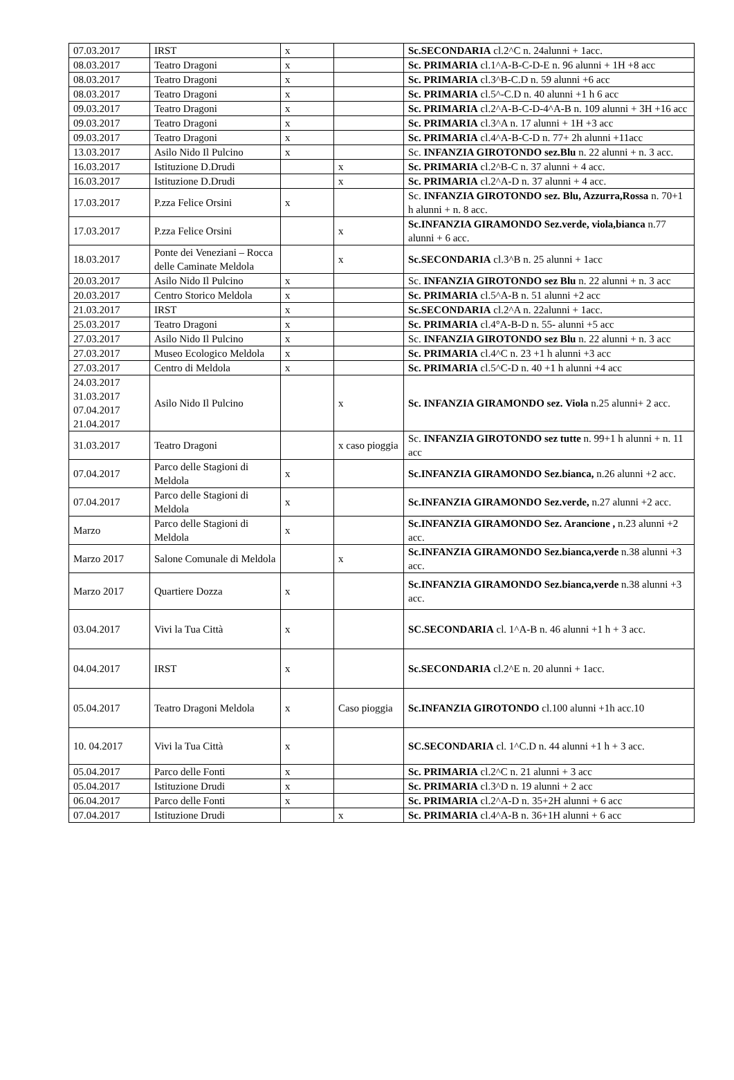| 07.03.2017 | IRST | x | | Sc.SECONDARIA cl.2^C n. 24alunni + 1acc. |
| 08.03.2017 | Teatro Dragoni | x | | Sc. PRIMARIA cl.1^A-B-C-D-E n. 96 alunni + 1H +8 acc |
| 08.03.2017 | Teatro Dragoni | x | | Sc. PRIMARIA cl.3^B-C.D n. 59 alunni +6 acc |
| 08.03.2017 | Teatro Dragoni | x | | Sc. PRIMARIA cl.5^-C.D n. 40 alunni +1 h 6 acc |
| 09.03.2017 | Teatro Dragoni | x | | Sc. PRIMARIA cl.2^A-B-C-D-4^A-B n. 109 alunni + 3H +16 acc |
| 09.03.2017 | Teatro Dragoni | x | | Sc. PRIMARIA cl.3^A n. 17 alunni + 1H +3 acc |
| 09.03.2017 | Teatro Dragoni | x | | Sc. PRIMARIA cl.4^A-B-C-D n. 77+ 2h alunni +11acc |
| 13.03.2017 | Asilo Nido Il Pulcino | x | | Sc. INFANZIA GIROTONDO sez.Blu n. 22 alunni + n. 3 acc. |
| 16.03.2017 | Istituzione D.Drudi | | x | Sc. PRIMARIA cl.2^B-C n. 37 alunni + 4 acc. |
| 16.03.2017 | Istituzione D.Drudi | | x | Sc. PRIMARIA cl.2^A-D n. 37 alunni + 4 acc. |
| 17.03.2017 | P.zza Felice Orsini | x | | Sc. INFANZIA GIROTONDO sez. Blu, Azzurra,Rossa n. 70+1 h alunni + n. 8 acc. |
| 17.03.2017 | P.zza Felice Orsini | | x | Sc.INFANZIA GIRAMONDO Sez.verde, viola,bianca n.77 alunni + 6 acc. |
| 18.03.2017 | Ponte dei Veneziani – Rocca delle Caminate Meldola | | x | Sc.SECONDARIA cl.3^B n. 25 alunni + 1acc |
| 20.03.2017 | Asilo Nido Il Pulcino | x | | Sc. INFANZIA GIROTONDO sez Blu n. 22 alunni + n. 3 acc |
| 20.03.2017 | Centro Storico Meldola | x | | Sc. PRIMARIA cl.5^A-B n. 51 alunni +2 acc |
| 21.03.2017 | IRST | x | | Sc.SECONDARIA cl.2^A n. 22alunni + 1acc. |
| 25.03.2017 | Teatro Dragoni | x | | Sc. PRIMARIA cl.4°A-B-D n. 55- alunni +5 acc |
| 27.03.2017 | Asilo Nido Il Pulcino | x | | Sc. INFANZIA GIROTONDO sez Blu n. 22 alunni + n. 3 acc |
| 27.03.2017 | Museo Ecologico Meldola | x | | Sc. PRIMARIA cl.4^C n. 23 +1 h alunni +3 acc |
| 27.03.2017 | Centro di Meldola | x | | Sc. PRIMARIA cl.5^C-D n. 40 +1 h alunni +4 acc |
| 24.03.2017 31.03.2017 07.04.2017 21.04.2017 | Asilo Nido Il Pulcino | | x | Sc. INFANZIA GIRAMONDO sez. Viola n.25 alunni+ 2 acc. |
| 31.03.2017 | Teatro Dragoni | | x caso pioggia | Sc. INFANZIA GIROTONDO sez tutte n. 99+1 h alunni + n. 11 acc |
| 07.04.2017 | Parco delle Stagioni di Meldola | x | | Sc.INFANZIA GIRAMONDO Sez.bianca, n.26 alunni +2 acc. |
| 07.04.2017 | Parco delle Stagioni di Meldola | x | | Sc.INFANZIA GIRAMONDO Sez.verde, n.27 alunni +2 acc. |
| Marzo | Parco delle Stagioni di Meldola | x | | Sc.INFANZIA GIRAMONDO Sez. Arancione , n.23 alunni +2 acc. |
| Marzo 2017 | Salone Comunale di Meldola | | x | Sc.INFANZIA GIRAMONDO Sez.bianca,verde n.38 alunni +3 acc. |
| Marzo 2017 | Quartiere Dozza | x | | Sc.INFANZIA GIRAMONDO Sez.bianca,verde n.38 alunni +3 acc. |
| 03.04.2017 | Vivi la Tua Città | x | | SC.SECONDARIA cl. 1^A-B n. 46 alunni +1 h + 3 acc. |
| 04.04.2017 | IRST | x | | Sc.SECONDARIA cl.2^E n. 20 alunni + 1acc. |
| 05.04.2017 | Teatro Dragoni Meldola | x | Caso pioggia | Sc.INFANZIA GIROTONDO cl.100 alunni +1h acc.10 |
| 10. 04.2017 | Vivi la Tua Città | x | | SC.SECONDARIA cl. 1^C.D n. 44 alunni +1 h + 3 acc. |
| 05.04.2017 | Parco delle Fonti | x | | Sc. PRIMARIA cl.2^C n. 21 alunni + 3 acc |
| 05.04.2017 | Istituzione Drudi | x | | Sc. PRIMARIA cl.3^D n. 19 alunni + 2 acc |
| 06.04.2017 | Parco delle Fonti | x | | Sc. PRIMARIA cl.2^A-D n. 35+2H alunni + 6 acc |
| 07.04.2017 | Istituzione Drudi | | x | Sc. PRIMARIA cl.4^A-B n. 36+1H alunni + 6 acc |